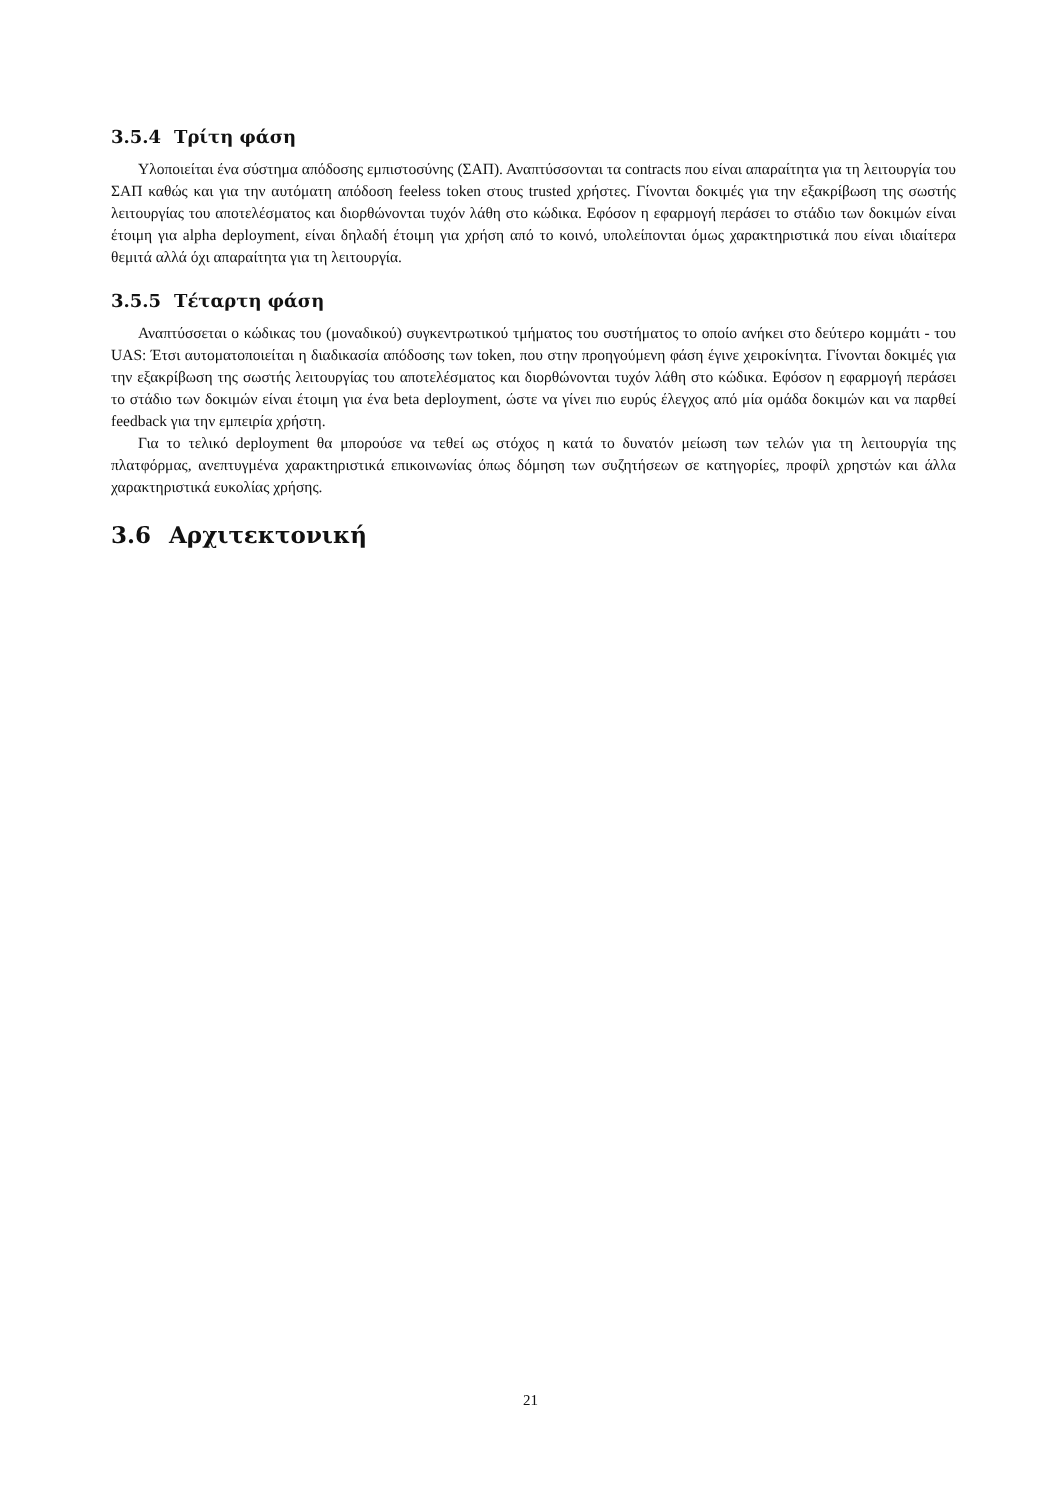3.5.4 Τρίτη φάση
Υλοποιείται ένα σύστημα απόδοσης εμπιστοσύνης (ΣΑΠ). Αναπτύσσονται τα contracts που είναι απαραίτητα για τη λειτουργία του ΣΑΠ καθώς και για την αυτόματη απόδοση feeless token στους trusted χρήστες. Γίνονται δοκιμές για την εξακρίβωση της σωστής λειτουργίας του αποτελέσματος και διορθώνονται τυχόν λάθη στο κώδικα. Εφόσον η εφαρμογή περάσει το στάδιο των δοκιμών είναι έτοιμη για alpha deployment, είναι δηλαδή έτοιμη για χρήση από το κοινό, υπολείπονται όμως χαρακτηριστικά που είναι ιδιαίτερα θεμιτά αλλά όχι απαραίτητα για τη λειτουργία.
3.5.5 Τέταρτη φάση
Αναπτύσσεται ο κώδικας του (μοναδικού) συγκεντρωτικού τμήματος του συστήματος το οποίο ανήκει στο δεύτερο κομμάτι - του UAS: Έτσι αυτοματοποιείται η διαδικασία απόδοσης των token, που στην προηγούμενη φάση έγινε χειροκίνητα. Γίνονται δοκιμές για την εξακρίβωση της σωστής λειτουργίας του αποτελέσματος και διορθώνονται τυχόν λάθη στο κώδικα. Εφόσον η εφαρμογή περάσει το στάδιο των δοκιμών είναι έτοιμη για ένα beta deployment, ώστε να γίνει πιο ευρύς έλεγχος από μία ομάδα δοκιμών και να παρθεί feedback για την εμπειρία χρήστη.
Για το τελικό deployment θα μπορούσε να τεθεί ως στόχος η κατά το δυνατόν μείωση των τελών για τη λειτουργία της πλατφόρμας, ανεπτυγμένα χαρακτηριστικά επικοινωνίας όπως δόμηση των συζητήσεων σε κατηγορίες, προφίλ χρηστών και άλλα χαρακτηριστικά ευκολίας χρήσης.
3.6 Αρχιτεκτονική
21